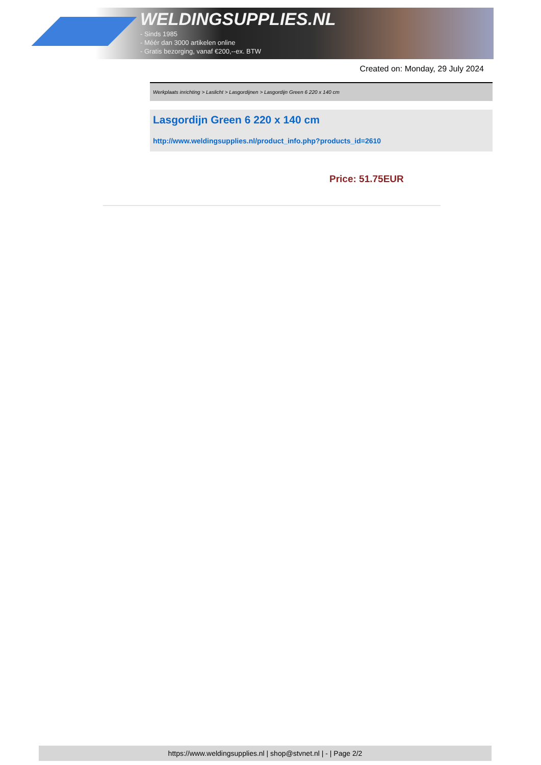WELDINGSUPPLIES.NL
- Sinds 1985
- Méér dan 3000 artikelen online
- Gratis bezorging, vanaf €200,--ex. BTW
Created on: Monday, 29 July 2024
Werkplaats inrichting > Laslicht > Lasgordijnen > Lasgordijn Green 6 220 x 140 cm
Lasgordijn Green 6 220 x 140 cm
http://www.weldingsupplies.nl/product_info.php?products_id=2610
Price: 51.75EUR
https://www.weldingsupplies.nl | shop@stvnet.nl | - | Page 2/2